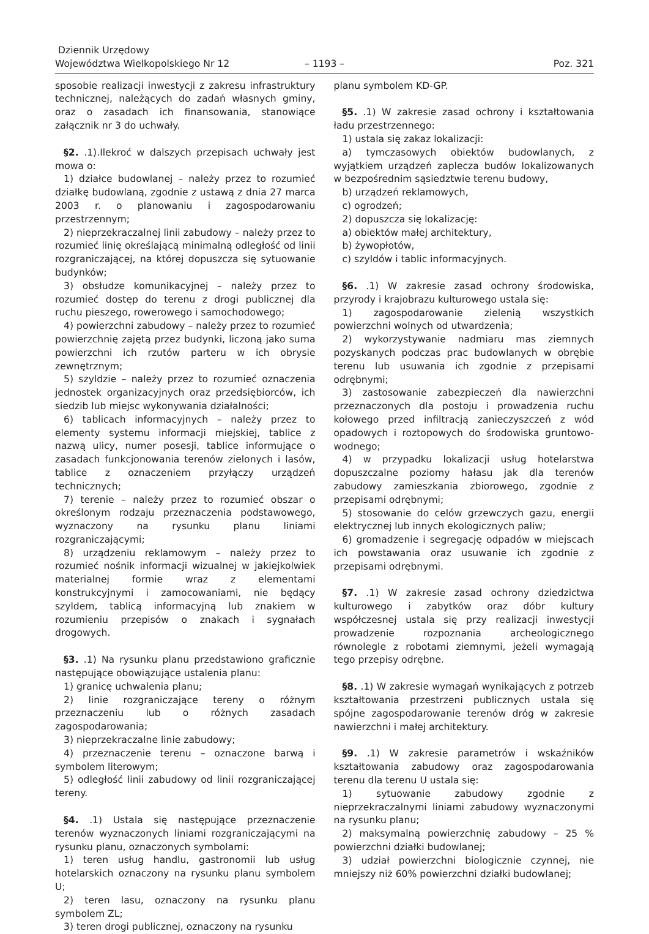Dziennik Urzędowy
Województwa Wielkopolskiego Nr 12
– 1193 –
Poz. 321
sposobie realizacji inwestycji z zakresu infrastruktury technicznej, należących do zadań własnych gminy, oraz o zasadach ich finansowania, stanowiące załącznik nr 3 do uchwały.
§2. .1).Ilekroć w dalszych przepisach uchwały jest mowa o:
1) działce budowlanej – należy przez to rozumieć działkę budowlaną, zgodnie z ustawą z dnia 27 marca 2003 r. o planowaniu i zagospodarowaniu przestrzennym;
2) nieprzekraczalnej linii zabudowy – należy przez to rozumieć linię określającą minimalną odległość od linii rozgraniczającej, na której dopuszcza się sytuowanie budynków;
3) obsłudze komunikacyjnej – należy przez to rozumieć dostęp do terenu z drogi publicznej dla ruchu pieszego, rowerowego i samochodowego;
4) powierzchni zabudowy – należy przez to rozumieć powierzchnię zajętą przez budynki, liczoną jako suma powierzchni ich rzutów parteru w ich obrysie zewnętrznym;
5) szyldzie – należy przez to rozumieć oznaczenia jednostek organizacyjnych oraz przedsiębiorców, ich siedzib lub miejsc wykonywania działalności;
6) tablicach informacyjnych – należy przez to elementy systemu informacji miejskiej, tablice z nazwą ulicy, numer posesji, tablice informujące o zasadach funkcjonowania terenów zielonych i lasów, tablice z oznaczeniem przyłączy urządzeń technicznych;
7) terenie – należy przez to rozumieć obszar o określonym rodzaju przeznaczenia podstawowego, wyznaczony na rysunku planu liniami rozgraniczającymi;
8) urządzeniu reklamowym – należy przez to rozumieć nośnik informacji wizualnej w jakiejkolwiek materialnej formie wraz z elementami konstrukcyjnymi i zamocowaniami, nie będący szyldem, tablicą informacyjną lub znakiem w rozumieniu przepisów o znakach i sygnałach drogowych.
§3. .1) Na rysunku planu przedstawiono graficznie następujące obowiązujące ustalenia planu:
1) granicę uchwalenia planu;
2) linie rozgraniczające tereny o różnym przeznaczeniu lub o różnych zasadach zagospodarowania;
3) nieprzekraczalne linie zabudowy;
4) przeznaczenie terenu – oznaczone barwą i symbolem literowym;
5) odległość linii zabudowy od linii rozgraniczającej tereny.
§4. .1) Ustala się następujące przeznaczenie terenów wyznaczonych liniami rozgraniczającymi na rysunku planu, oznaczonych symbolami:
1) teren usług handlu, gastronomii lub usług hotelarskich oznaczony na rysunku planu symbolem U;
2) teren lasu, oznaczony na rysunku planu symbolem ZL;
3) teren drogi publicznej, oznaczony na rysunku
planu symbolem KD-GP.
§5. .1) W zakresie zasad ochrony i kształtowania ładu przestrzennego:
1) ustala się zakaz lokalizacji:
a) tymczasowych obiektów budowlanych, z wyjątkiem urządzeń zaplecza budów lokalizowanych w bezpośrednim sąsiedztwie terenu budowy,
b) urządzeń reklamowych,
c) ogrodzeń;
2) dopuszcza się lokalizację:
a) obiektów małej architektury,
b) żywopłotów,
c) szyldów i tablic informacyjnych.
§6. .1) W zakresie zasad ochrony środowiska, przyrody i krajobrazu kulturowego ustala się:
1) zagospodarowanie zielenią wszystkich powierzchni wolnych od utwardzenia;
2) wykorzystywanie nadmiaru mas ziemnych pozyskanych podczas prac budowlanych w obrębie terenu lub usuwania ich zgodnie z przepisami odrębnymi;
3) zastosowanie zabezpieczeń dla nawierzchni przeznaczonych dla postoju i prowadzenia ruchu kołowego przed infiltracją zanieczyszczeń z wód opadowych i roztopowych do środowiska gruntowo-wodnego;
4) w przypadku lokalizacji usług hotelarstwa dopuszczalne poziomy hałasu jak dla terenów zabudowy zamieszkania zbiorowego, zgodnie z przepisami odrębnymi;
5) stosowanie do celów grzewczych gazu, energii elektrycznej lub innych ekologicznych paliw;
6) gromadzenie i segregację odpadów w miejscach ich powstawania oraz usuwanie ich zgodnie z przepisami odrębnymi.
§7. .1) W zakresie zasad ochrony dziedzictwa kulturowego i zabytków oraz dóbr kultury współczesnej ustala się przy realizacji inwestycji prowadzenie rozpoznania archeologicznego równolegle z robotami ziemnymi, jeżeli wymagają tego przepisy odrębne.
§8. .1) W zakresie wymagań wynikających z potrzeb kształtowania przestrzeni publicznych ustala się spójne zagospodarowanie terenów dróg w zakresie nawierzchni i małej architektury.
§9. .1) W zakresie parametrów i wskaźników kształtowania zabudowy oraz zagospodarowania terenu dla terenu U ustala się:
1) sytuowanie zabudowy zgodnie z nieprzekraczalnymi liniami zabudowy wyznaczonymi na rysunku planu;
2) maksymalną powierzchnię zabudowy – 25 % powierzchni działki budowlanej;
3) udział powierzchni biologicznie czynnej, nie mniejszy niż 60% powierzchni działki budowlanej;